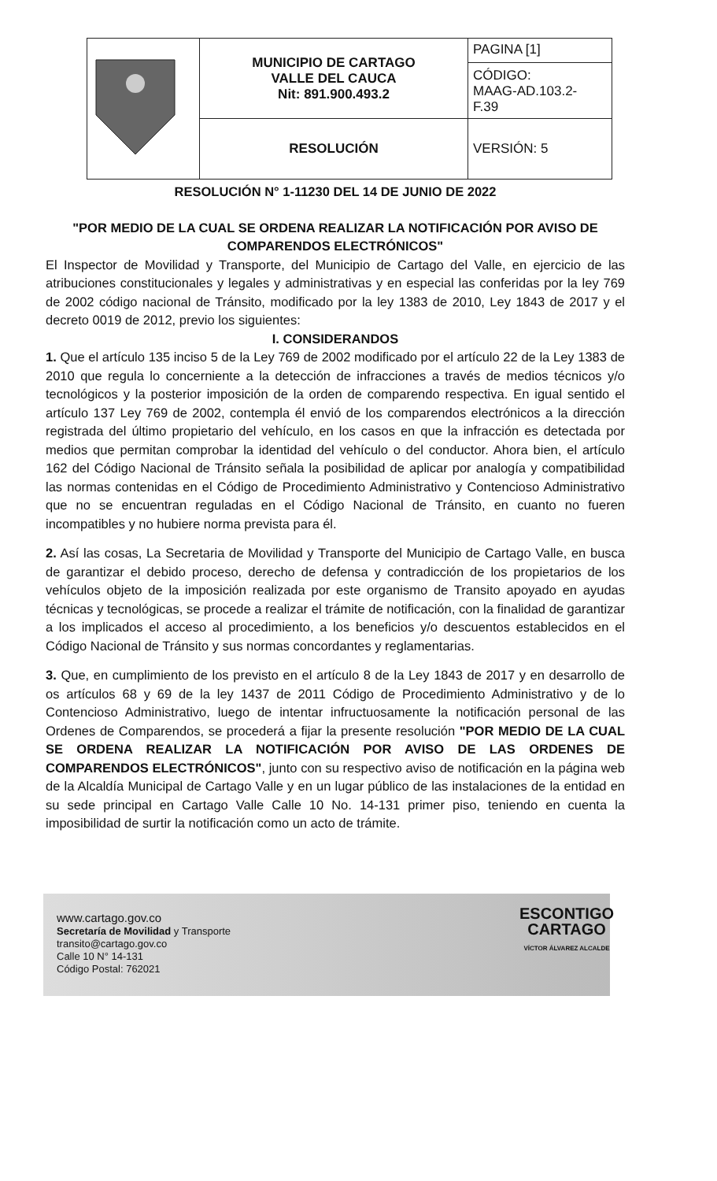| | MUNICIPIO DE CARTAGO VALLE DEL CAUCA Nit: 891.900.493.2 | PAGINA [1] CÓDIGO: MAAG-AD.103.2- F.39 |
| | RESOLUCIÓN | VERSIÓN: 5 |
RESOLUCIÓN N° 1-11230 DEL 14 DE JUNIO DE 2022
"POR MEDIO DE LA CUAL SE ORDENA REALIZAR LA NOTIFICACIÓN POR AVISO DE COMPARENDOS ELECTRÓNICOS"
El Inspector de Movilidad y Transporte, del Municipio de Cartago del Valle, en ejercicio de las atribuciones constitucionales y legales y administrativas y en especial las conferidas por la ley 769 de 2002 código nacional de Tránsito, modificado por la ley 1383 de 2010, Ley 1843 de 2017 y el decreto 0019 de 2012, previo los siguientes:
I. CONSIDERANDOS
1. Que el artículo 135 inciso 5 de la Ley 769 de 2002 modificado por el artículo 22 de la Ley 1383 de 2010 que regula lo concerniente a la detección de infracciones a través de medios técnicos y/o tecnológicos y la posterior imposición de la orden de comparendo respectiva. En igual sentido el artículo 137 Ley 769 de 2002, contempla él envió de los comparendos electrónicos a la dirección registrada del último propietario del vehículo, en los casos en que la infracción es detectada por medios que permitan comprobar la identidad del vehículo o del conductor. Ahora bien, el artículo 162 del Código Nacional de Tránsito señala la posibilidad de aplicar por analogía y compatibilidad las normas contenidas en el Código de Procedimiento Administrativo y Contencioso Administrativo que no se encuentran reguladas en el Código Nacional de Tránsito, en cuanto no fueren incompatibles y no hubiere norma prevista para él.
2. Así las cosas, La Secretaria de Movilidad y Transporte del Municipio de Cartago Valle, en busca de garantizar el debido proceso, derecho de defensa y contradicción de los propietarios de los vehículos objeto de la imposición realizada por este organismo de Transito apoyado en ayudas técnicas y tecnológicas, se procede a realizar el trámite de notificación, con la finalidad de garantizar a los implicados el acceso al procedimiento, a los beneficios y/o descuentos establecidos en el Código Nacional de Tránsito y sus normas concordantes y reglamentarias.
3. Que, en cumplimiento de los previsto en el artículo 8 de la Ley 1843 de 2017 y en desarrollo de os artículos 68 y 69 de la ley 1437 de 2011 Código de Procedimiento Administrativo y de lo Contencioso Administrativo, luego de intentar infructuosamente la notificación personal de las Ordenes de Comparendos, se procederá a fijar la presente resolución "POR MEDIO DE LA CUAL SE ORDENA REALIZAR LA NOTIFICACIÓN POR AVISO DE LAS ORDENES DE COMPARENDOS ELECTRÓNICOS", junto con su respectivo aviso de notificación en la página web de la Alcaldía Municipal de Cartago Valle y en un lugar público de las instalaciones de la entidad en su sede principal en Cartago Valle Calle 10 No. 14-131 primer piso, teniendo en cuenta la imposibilidad de surtir la notificación como un acto de trámite.
www.cartago.gov.co
Secretaría de Movilidad y Transporte
transito@cartago.gov.co
Calle 10 N° 14-131
Código Postal: 762021
ESCONTIGO
CARTAGO
VÍCTOR ÁLVAREZ ALCALDE